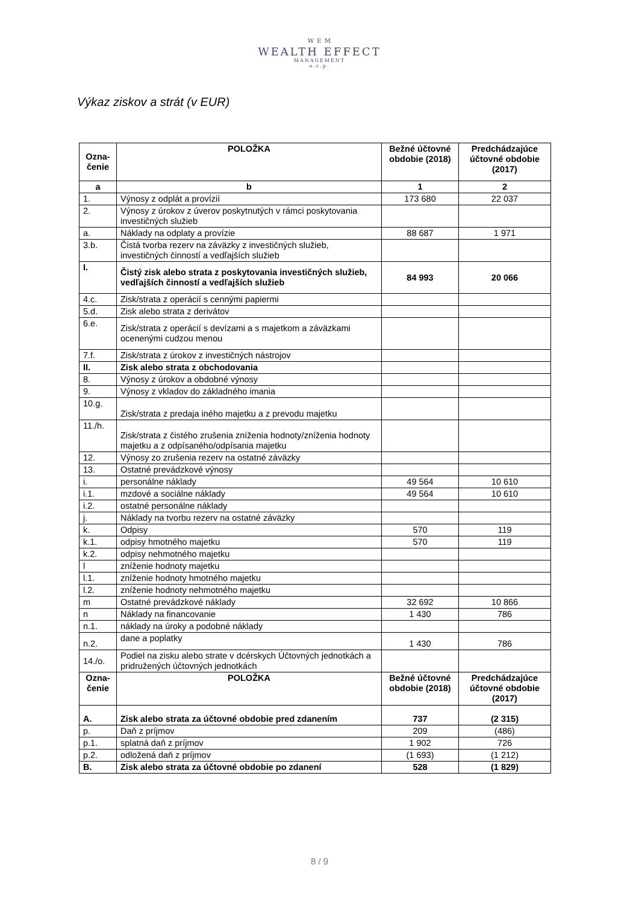W E M
WEALTH EFFECT
MANAGEMENT
o.c.p.
Výkaz ziskov a strát (v EUR)
| Ozna- čenie | POLOŽKA | Bežné účtovné obdobie (2018) | Predchádzajúce účtovné obdobie (2017) |
| --- | --- | --- | --- |
| a | b | 1 | 2 |
| 1. | Výnosy z odplát a provízií | 173 680 | 22 037 |
| 2. | Výnosy z úrokov z úverov poskytnutých v rámci poskytovania investičných služieb | | |
| a. | Náklady na odplaty a provízie | 88 687 | 1 971 |
| 3.b. | Čistá tvorba rezerv na záväzky z investičných služieb, investičných činností a vedľajších služieb | | |
| I. | Čistý zisk alebo strata z poskytovania investičných služieb, vedľajších činností a vedľajších služieb | 84 993 | 20 066 |
| 4.c. | Zisk/strata z operácií s cennými papiermi | | |
| 5.d. | Zisk alebo strata z derivátov | | |
| 6.e. | Zisk/strata z operácií s devízami a s majetkom a záväzkami ocenenými cudzou menou | | |
| 7.f. | Zisk/strata z úrokov z investičných nástrojov | | |
| II. | Zisk alebo strata z obchodovania | | |
| 8. | Výnosy z úrokov a obdobné výnosy | | |
| 9. | Výnosy z vkladov do základného imania | | |
| 10.g. | Zisk/strata z predaja iného majetku a z prevodu majetku | | |
| 11./h. | Zisk/strata z čistého zrušenia zníženia hodnoty/zníženia hodnoty majetku a z odpísaného/odpísania majetku | | |
| 12. | Výnosy zo zrušenia rezerv na ostatné záväzky | | |
| 13. | Ostatné prevádzkové výnosy | | |
| i. | personálne náklady | 49 564 | 10 610 |
| i.1. | mzdové a sociálne náklady | 49 564 | 10 610 |
| i.2. | ostatné personálne náklady | | |
| j. | Náklady na tvorbu rezerv na ostatné záväzky | | |
| k. | Odpisy | 570 | 119 |
| k.1. | odpisy hmotného majetku | 570 | 119 |
| k.2. | odpisy nehmotného majetku | | |
| l | zníženie hodnoty majetku | | |
| l.1. | zníženie hodnoty hmotného majetku | | |
| l.2. | zníženie hodnoty nehmotného majetku | | |
| m | Ostatné prevádzkové náklady | 32 692 | 10 866 |
| n | Náklady na financovanie | 1 430 | 786 |
| n.1. | náklady na úroky a podobné náklady | | |
| n.2. | dane a poplatky | 1 430 | 786 |
| 14./o. | Podiel na zisku alebo strate v dcérskych Účtovných jednotkách a pridružených účtovných jednotkách | | |
| Ozna- čenie | POLOŽKA | Bežné účtovné obdobie (2018) | Predchádzajúce účtovné obdobie (2017) |
| A. | Zisk alebo strata za účtovné obdobie pred zdanením | 737 | (2 315) |
| p. | Daň z príjmov | 209 | (486) |
| p.1. | splatná daň z príjmov | 1 902 | 726 |
| p.2. | odložená daň z príjmov | (1 693) | (1 212) |
| B. | Zisk alebo strata za účtovné obdobie po zdanení | 528 | (1 829) |
8 / 9